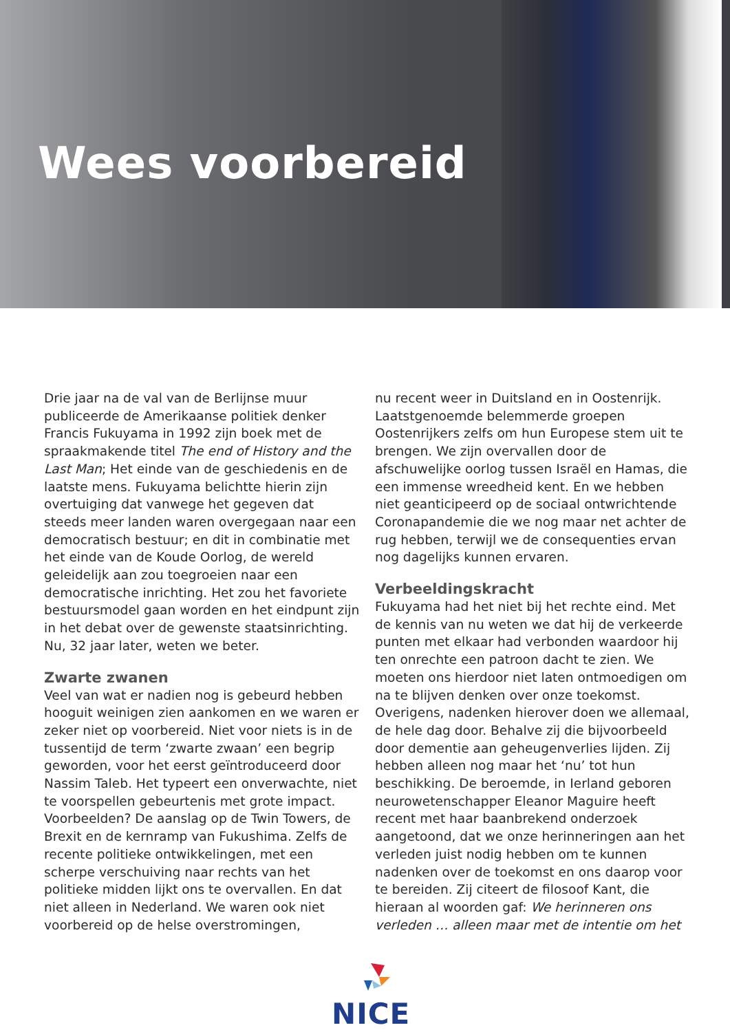Wees voorbereid
Drie jaar na de val van de Berlijnse muur publiceerde de Amerikaanse politiek denker Francis Fukuyama in 1992 zijn boek met de spraakmakende titel The end of History and the Last Man; Het einde van de geschiedenis en de laatste mens. Fukuyama belichtte hierin zijn overtuiging dat vanwege het gegeven dat steeds meer landen waren overgegaan naar een democratisch bestuur; en dit in combinatie met het einde van de Koude Oorlog, de wereld geleidelijk aan zou toegroeien naar een democratische inrichting. Het zou het favoriete bestuursmodel gaan worden en het eindpunt zijn in het debat over de gewenste staatsinrichting. Nu, 32 jaar later, weten we beter.
Zwarte zwanen
Veel van wat er nadien nog is gebeurd hebben hooguit weinigen zien aankomen en we waren er zeker niet op voorbereid. Niet voor niets is in de tussentijd de term ‘zwarte zwaan’ een begrip geworden, voor het eerst geïntroduceerd door Nassim Taleb. Het typeert een onverwachte, niet te voorspellen gebeurtenis met grote impact. Voorbeelden? De aanslag op de Twin Towers, de Brexit en de kernramp van Fukushima. Zelfs de recente politieke ontwikkelingen, met een scherpe verschuiving naar rechts van het politieke midden lijkt ons te overvallen. En dat niet alleen in Nederland. We waren ook niet voorbereid op de helse overstromingen,
nu recent weer in Duitsland en in Oostenrijk. Laatstgenoemde belemmerde groepen Oostenrijkers zelfs om hun Europese stem uit te brengen. We zijn overvallen door de afschuwelijke oorlog tussen Israël en Hamas, die een immense wreedheid kent. En we hebben niet geanticipeerd op de sociaal ontwrichtende Coronapandemie die we nog maar net achter de rug hebben, terwijl we de consequenties ervan nog dagelijks kunnen ervaren.
Verbeeldingskracht
Fukuyama had het niet bij het rechte eind. Met de kennis van nu weten we dat hij de verkeerde punten met elkaar had verbonden waardoor hij ten onrechte een patroon dacht te zien. We moeten ons hierdoor niet laten ontmoedigen om na te blijven denken over onze toekomst. Overigens, nadenken hierover doen we allemaal, de hele dag door. Behalve zij die bijvoorbeeld door dementie aan geheugenverlies lijden. Zij hebben alleen nog maar het ‘nu’ tot hun beschikking. De beroemde, in Ierland geboren neurowetenschapper Eleanor Maguire heeft recent met haar baanbrekend onderzoek aangetoond, dat we onze herinneringen aan het verleden juist nodig hebben om te kunnen nadenken over de toekomst en ons daarop voor te bereiden. Zij citeert de filosoof Kant, die hieraan al woorden gaf: We herinneren ons verleden … alleen maar met de intentie om het
NICE